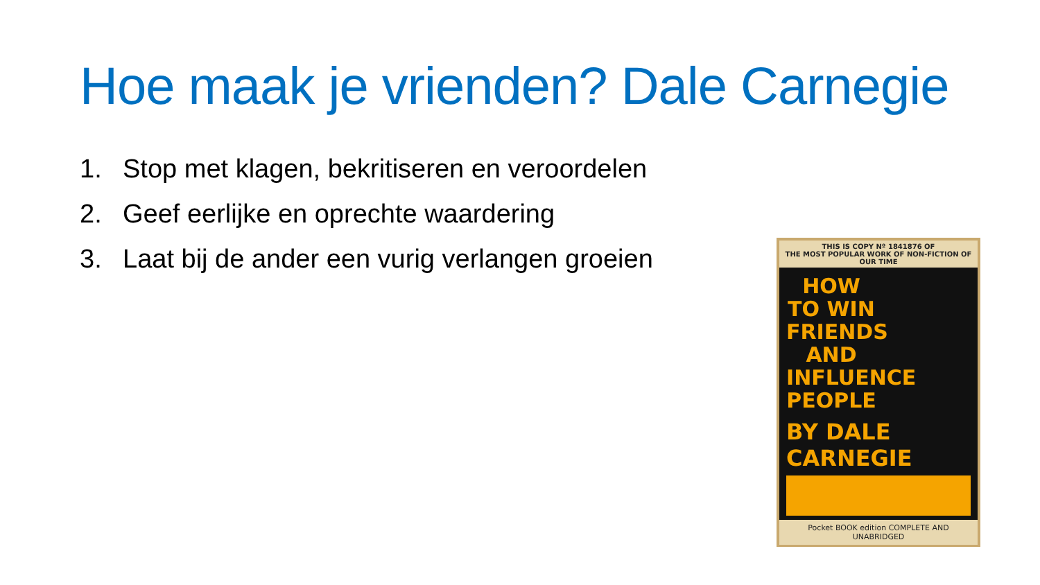Hoe maak je vrienden? Dale Carnegie
1. Stop met klagen, bekritiseren en veroordelen
2. Geef eerlijke en oprechte waardering
3. Laat bij de ander een vurig verlangen groeien
THIS IS COPY Nº 1841876 OF
THE MOST POPULAR WORK OF NON-FICTION OF OUR TIME
HOW TO WIN FRIENDS AND INFLUENCE PEOPLE
BY DALE CARNEGIE
Pocket BOOK edition COMPLETE AND UNABRIDGED